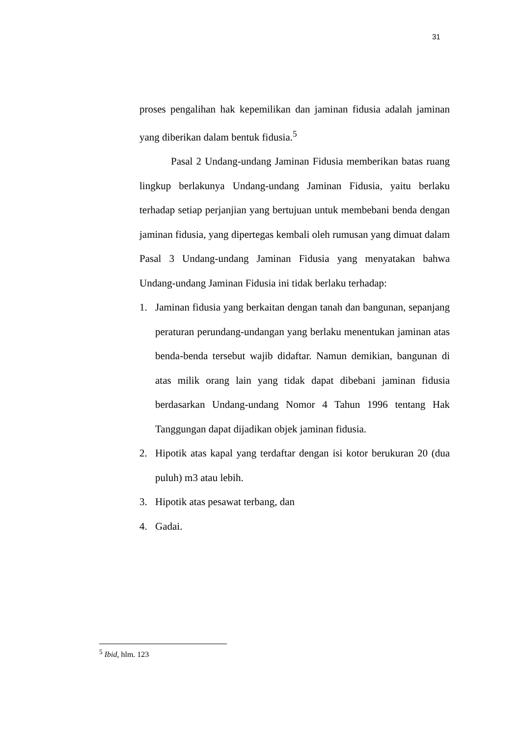31
proses pengalihan hak kepemilikan dan jaminan fidusia adalah jaminan yang diberikan dalam bentuk fidusia.<sup>5</sup>
Pasal 2 Undang-undang Jaminan Fidusia memberikan batas ruang lingkup berlakunya Undang-undang Jaminan Fidusia, yaitu berlaku terhadap setiap perjanjian yang bertujuan untuk membebani benda dengan jaminan fidusia, yang dipertegas kembali oleh rumusan yang dimuat dalam Pasal 3 Undang-undang Jaminan Fidusia yang menyatakan bahwa Undang-undang Jaminan Fidusia ini tidak berlaku terhadap:
1. Jaminan fidusia yang berkaitan dengan tanah dan bangunan, sepanjang peraturan perundang-undangan yang berlaku menentukan jaminan atas benda-benda tersebut wajib didaftar. Namun demikian, bangunan di atas milik orang lain yang tidak dapat dibebani jaminan fidusia berdasarkan Undang-undang Nomor 4 Tahun 1996 tentang Hak Tanggungan dapat dijadikan objek jaminan fidusia.
2. Hipotik atas kapal yang terdaftar dengan isi kotor berukuran 20 (dua puluh) m3 atau lebih.
3. Hipotik atas pesawat terbang, dan
4. Gadai.
<sup>5</sup> Ibid, hlm. 123